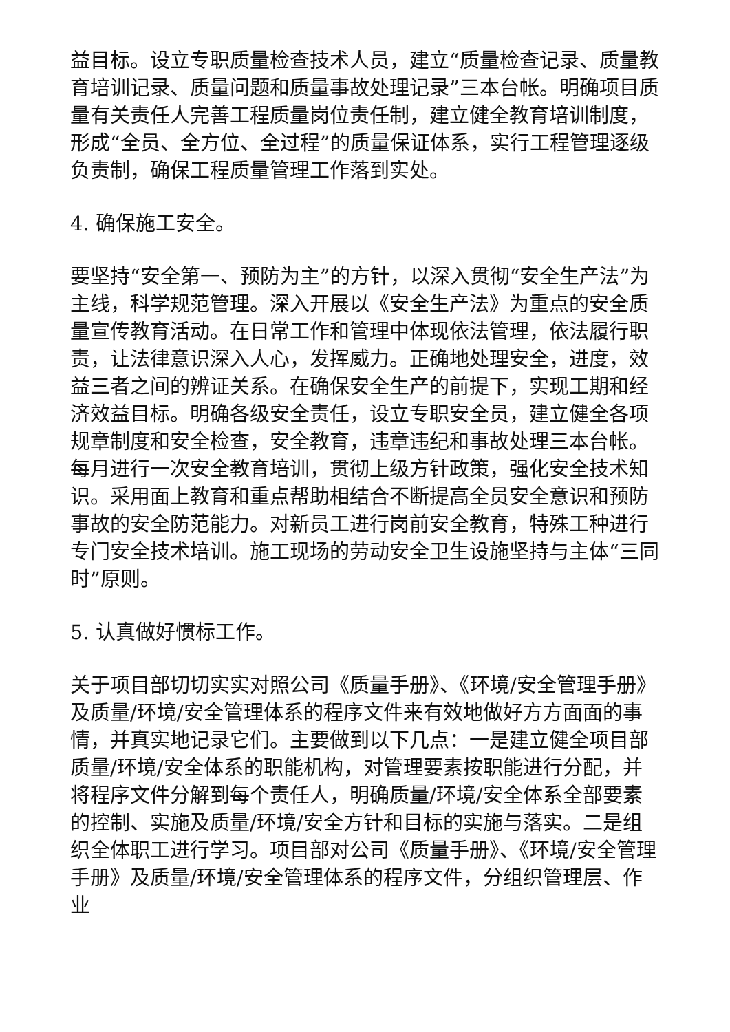益目标。设立专职质量检查技术人员，建立“质量检查记录、质量教育培训记录、质量问题和质量事故处理记录”三本台帐。明确项目质量有关责任人完善工程质量岗位责任制，建立健全教育培训制度，形成“全员、全方位、全过程”的质量保证体系，实行工程管理逐级负责制，确保工程质量管理工作落到实处。
4. 确保施工安全。
要坚持“安全第一、预防为主”的方针，以深入贯彻“安全生产法”为主线，科学规范管理。深入开展以《安全生产法》为重点的安全质量宣传教育活动。在日常工作和管理中体现依法管理，依法履行职责，让法律意识深入人心，发挥威力。正确地处理安全，进度，效益三者之间的辨证关系。在确保安全生产的前提下，实现工期和经济效益目标。明确各级安全责任，设立专职安全员，建立健全各项规章制度和安全检查，安全教育，违章违纪和事故处理三本台帐。每月进行一次安全教育培训，贯彻上级方针政策，强化安全技术知识。采用面上教育和重点帮助相结合不断提高全员安全意识和预防事故的安全防范能力。对新员工进行岗前安全教育，特殊工种进行专门安全技术培训。施工现场的劳动安全卫生设施坚持与主体“三同时”原则。
5. 认真做好惯标工作。
关于项目部切切实实对照公司《质量手册》、《环境/安全管理手册》及质量/环境/安全管理体系的程序文件来有效地做好方方面面的事情，并真实地记录它们。主要做到以下几点：一是建立健全项目部质量/环境/安全体系的职能机构，对管理要素按职能进行分配，并将程序文件分解到每个责任人，明确质量/环境/安全体系全部要素的控制、实施及质量/环境/安全方针和目标的实施与落实。二是组织全体职工进行学习。项目部对公司《质量手册》、《环境/安全管理手册》及质量/环境/安全管理体系的程序文件，分组织管理层、作业